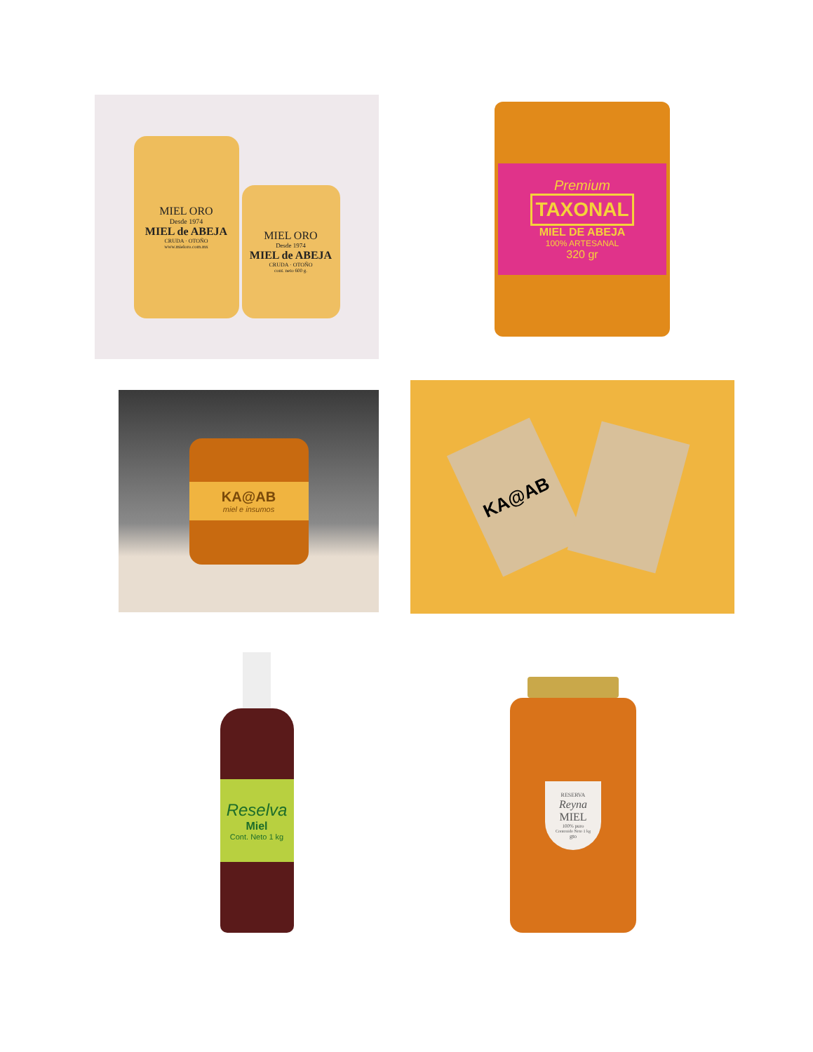MIEL ORO
Desde 1974
MIEL de ABEJA
CRUDA · OTOÑO
www.mieloro.com.mx
MIEL ORO
Desde 1974
MIEL de ABEJA
CRUDA · OTOÑO
cont. neto 600 g.
Premium
TAXONAL
MIEL DE ABEJA
100% ARTESANAL
320 gr
KA@AB
miel e insumos
KA@AB
Reselva
Miel
Cont. Neto 1 kg
RESERVA
Reyna
MIEL
100% puro
Contenido Neto 1 kg
gto